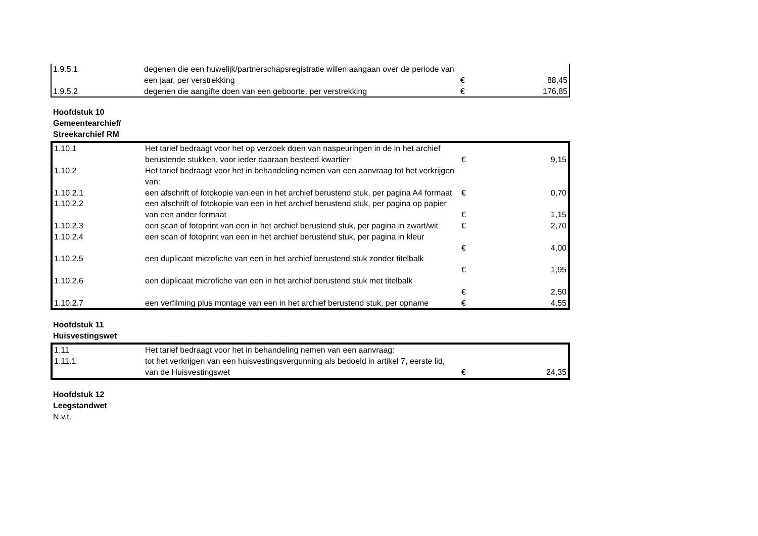| 1.9.5.1 | degenen die een huwelijk/partnerschapsregistratie willen aangaan over de periode van een jaar, per verstrekking | € | 88,45 |
| 1.9.5.2 | degenen die aangifte doen van een geboorte, per verstrekking | € | 176,85 |
Hoofdstuk 10
Gemeentearchief/
Streekarchief RM
| 1.10.1 | Het tarief bedraagt voor het op verzoek doen van naspeuringen in de in het archief berustende stukken, voor ieder daaraan besteed kwartier | € | 9,15 |
| 1.10.2 | Het tarief bedraagt voor het in behandeling nemen van een aanvraag tot het verkrijgen van: | | |
| 1.10.2.1 | een afschrift of fotokopie van een in het archief berustend stuk, per pagina A4 formaat | € | 0,70 |
| 1.10.2.2 | een afschrift of fotokopie van een in het archief berustend stuk, per pagina op papier van een ander formaat | € | 1,15 |
| 1.10.2.3 | een scan of fotoprint van een in het archief berustend stuk, per pagina in zwart/wit | € | 2,70 |
| 1.10.2.4 | een scan of fotoprint van een in het archief berustend stuk, per pagina in kleur | € | 4,00 |
| 1.10.2.5 | een duplicaat microfiche van een in het archief berustend stuk zonder titelbalk | € | 1,95 |
| 1.10.2.6 | een duplicaat microfiche van een in het archief berustend stuk met titelbalk | € | 2,50 |
| 1.10.2.7 | een verfilming plus montage van een in het archief berustend stuk, per opname | € | 4,55 |
Hoofdstuk 11
Huisvestingswet
| 1.11 | Het tarief bedraagt voor het in behandeling nemen van een aanvraag: | | |
| 1.11.1 | tot het verkrijgen van een huisvestingsvergunning als bedoeld in artikel 7, eerste lid, van de Huisvestingswet | € | 24,35 |
Hoofdstuk 12
Leegstandwet
N.v.t.